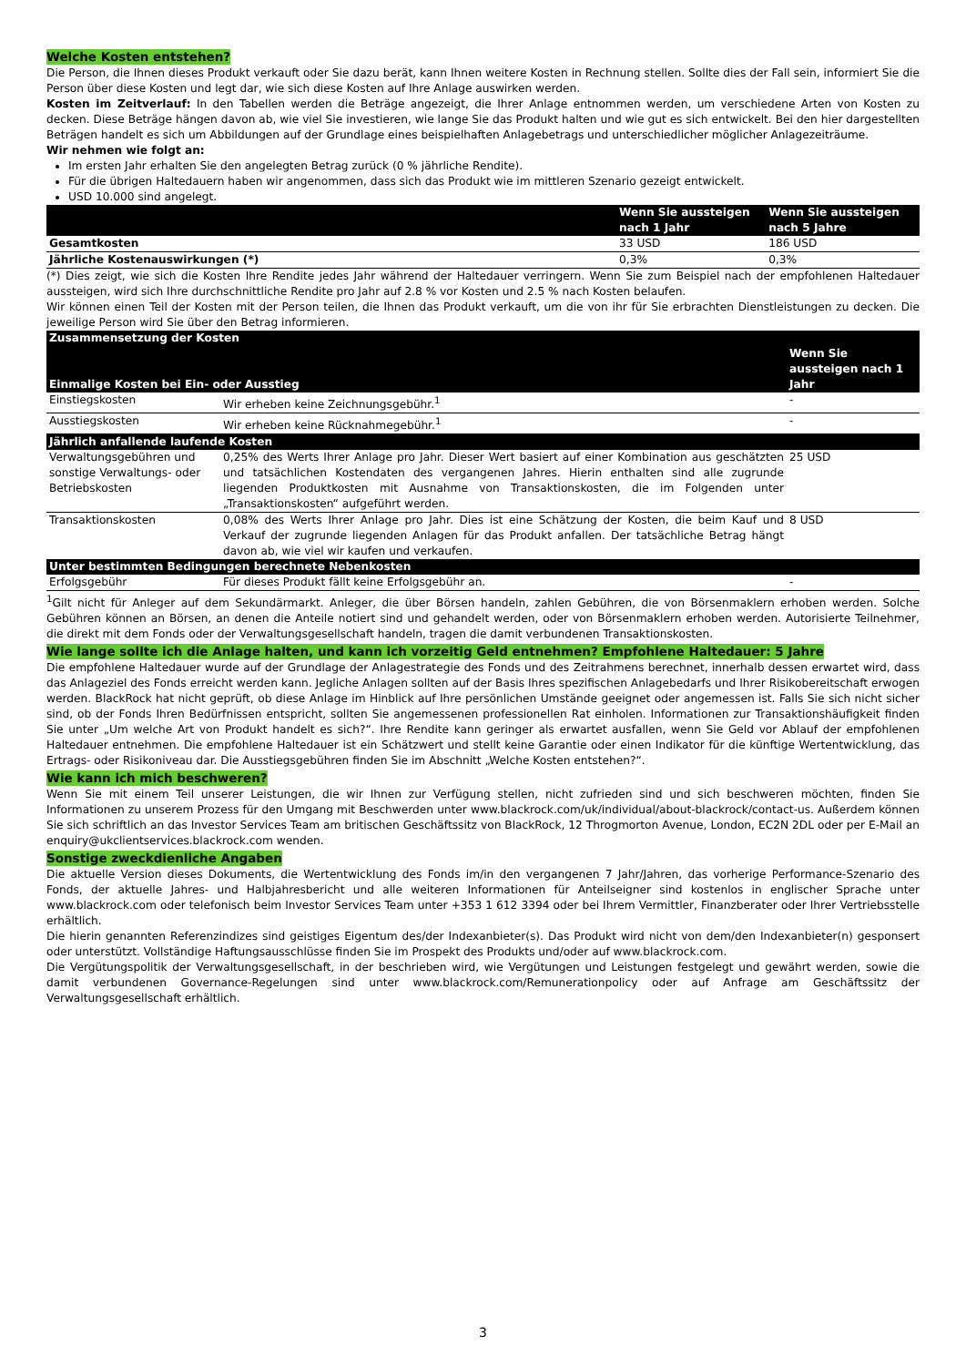Welche Kosten entstehen?
Die Person, die Ihnen dieses Produkt verkauft oder Sie dazu berät, kann Ihnen weitere Kosten in Rechnung stellen. Sollte dies der Fall sein, informiert Sie die Person über diese Kosten und legt dar, wie sich diese Kosten auf Ihre Anlage auswirken werden.
Kosten im Zeitverlauf: In den Tabellen werden die Beträge angezeigt, die Ihrer Anlage entnommen werden, um verschiedene Arten von Kosten zu decken. Diese Beträge hängen davon ab, wie viel Sie investieren, wie lange Sie das Produkt halten und wie gut es sich entwickelt. Bei den hier dargestellten Beträgen handelt es sich um Abbildungen auf der Grundlage eines beispielhaften Anlagebetrags und unterschiedlicher möglicher Anlagezeiträume.
Wir nehmen wie folgt an:
Im ersten Jahr erhalten Sie den angelegten Betrag zurück (0 % jährliche Rendite).
Für die übrigen Haltedauern haben wir angenommen, dass sich das Produkt wie im mittleren Szenario gezeigt entwickelt.
USD 10.000 sind angelegt.
| | Wenn Sie aussteigen nach 1 Jahr | Wenn Sie aussteigen nach 5 Jahre |
| --- | --- | --- |
| Gesamtkosten | 33 USD | 186 USD |
| Jährliche Kostenauswirkungen (*) | 0,3% | 0,3% |
(*) Dies zeigt, wie sich die Kosten Ihre Rendite jedes Jahr während der Haltedauer verringern. Wenn Sie zum Beispiel nach der empfohlenen Haltedauer aussteigen, wird sich Ihre durchschnittliche Rendite pro Jahr auf 2.8 % vor Kosten und 2.5 % nach Kosten belaufen.
Wir können einen Teil der Kosten mit der Person teilen, die Ihnen das Produkt verkauft, um die von ihr für Sie erbrachten Dienstleistungen zu decken. Die jeweilige Person wird Sie über den Betrag informieren.
| Zusammensetzung der Kosten | | Wenn Sie aussteigen nach 1 Jahr |
| --- | --- | --- |
| Einmalige Kosten bei Ein- oder Ausstieg | | |
| Einstiegskosten | Wir erheben keine Zeichnungsgebühr.<sup>1</sup> | - |
| Ausstiegskosten | Wir erheben keine Rücknahmegebühr.<sup>1</sup> | - |
| Jährlich anfallende laufende Kosten | | |
| Verwaltungsgebühren und sonstige Verwaltungs- oder Betriebskosten | 0,25% des Werts Ihrer Anlage pro Jahr. Dieser Wert basiert auf einer Kombination aus geschätzten und tatsächlichen Kostendaten des vergangenen Jahres. Hierin enthalten sind alle zugrunde liegenden Produktkosten mit Ausnahme von Transaktionskosten, die im Folgenden unter „Transaktionskosten“ aufgeführt werden. | 25 USD |
| Transaktionskosten | 0,08% des Werts Ihrer Anlage pro Jahr. Dies ist eine Schätzung der Kosten, die beim Kauf und Verkauf der zugrunde liegenden Anlagen für das Produkt anfallen. Der tatsächliche Betrag hängt davon ab, wie viel wir kaufen und verkaufen. | 8 USD |
| Unter bestimmten Bedingungen berechnete Nebenkosten | | |
| Erfolgsgebühr | Für dieses Produkt fällt keine Erfolgsgebühr an. | - |
<sup>1</sup> Gilt nicht für Anleger auf dem Sekundärmarkt. Anleger, die über Börsen handeln, zahlen Gebühren, die von Börsenmaklern erhoben werden. Solche Gebühren können an Börsen, an denen die Anteile notiert sind und gehandelt werden, oder von Börsenmaklern erhoben werden. Autorisierte Teilnehmer, die direkt mit dem Fonds oder der Verwaltungsgesellschaft handeln, tragen die damit verbundenen Transaktionskosten.
Wie lange sollte ich die Anlage halten, und kann ich vorzeitig Geld entnehmen? Empfohlene Haltedauer: 5 Jahre
Die empfohlene Haltedauer wurde auf der Grundlage der Anlagestrategie des Fonds und des Zeitrahmens berechnet, innerhalb dessen erwartet wird, dass das Anlageziel des Fonds erreicht werden kann. Jegliche Anlagen sollten auf der Basis Ihres spezifischen Anlagebedarfs und Ihrer Risikobereitschaft erwogen werden. BlackRock hat nicht geprüft, ob diese Anlage im Hinblick auf Ihre persönlichen Umstände geeignet oder angemessen ist. Falls Sie sich nicht sicher sind, ob der Fonds Ihren Bedürfnissen entspricht, sollten Sie angemessenen professionellen Rat einholen. Informationen zur Transaktionshäufigkeit finden Sie unter „Um welche Art von Produkt handelt es sich?“. Ihre Rendite kann geringer als erwartet ausfallen, wenn Sie Geld vor Ablauf der empfohlenen Haltedauer entnehmen. Die empfohlene Haltedauer ist ein Schätzwert und stellt keine Garantie oder einen Indikator für die künftige Wertentwicklung, das Ertrags- oder Risikoniveau dar. Die Ausstiegsgebühren finden Sie im Abschnitt „Welche Kosten entstehen?“.
Wie kann ich mich beschweren?
Wenn Sie mit einem Teil unserer Leistungen, die wir Ihnen zur Verfügung stellen, nicht zufrieden sind und sich beschweren möchten, finden Sie Informationen zu unserem Prozess für den Umgang mit Beschwerden unter www.blackrock.com/uk/individual/about-blackrock/contact-us. Außerdem können Sie sich schriftlich an das Investor Services Team am britischen Geschäftssitz von BlackRock, 12 Throgmorton Avenue, London, EC2N 2DL oder per E-Mail an enquiry@ukclientservices.blackrock.com wenden.
Sonstige zweckdienliche Angaben
Die aktuelle Version dieses Dokuments, die Wertentwicklung des Fonds im/in den vergangenen 7 Jahr/Jahren, das vorherige Performance-Szenario des Fonds, der aktuelle Jahres- und Halbjahresbericht und alle weiteren Informationen für Anteilseigner sind kostenlos in englischer Sprache unter www.blackrock.com oder telefonisch beim Investor Services Team unter +353 1 612 3394 oder bei Ihrem Vermittler, Finanzberater oder Ihrer Vertriebsstelle erhältlich.
Die hierin genannten Referenzindizes sind geistiges Eigentum des/der Indexanbieter(s). Das Produkt wird nicht von dem/den Indexanbieter(n) gesponsert oder unterstützt. Vollständige Haftungsausschlüsse finden Sie im Prospekt des Produkts und/oder auf www.blackrock.com.
Die Vergütungspolitik der Verwaltungsgesellschaft, in der beschrieben wird, wie Vergütungen und Leistungen festgelegt und gewährt werden, sowie die damit verbundenen Governance-Regelungen sind unter www.blackrock.com/Remunerationpolicy oder auf Anfrage am Geschäftssitz der Verwaltungsgesellschaft erhältlich.
3